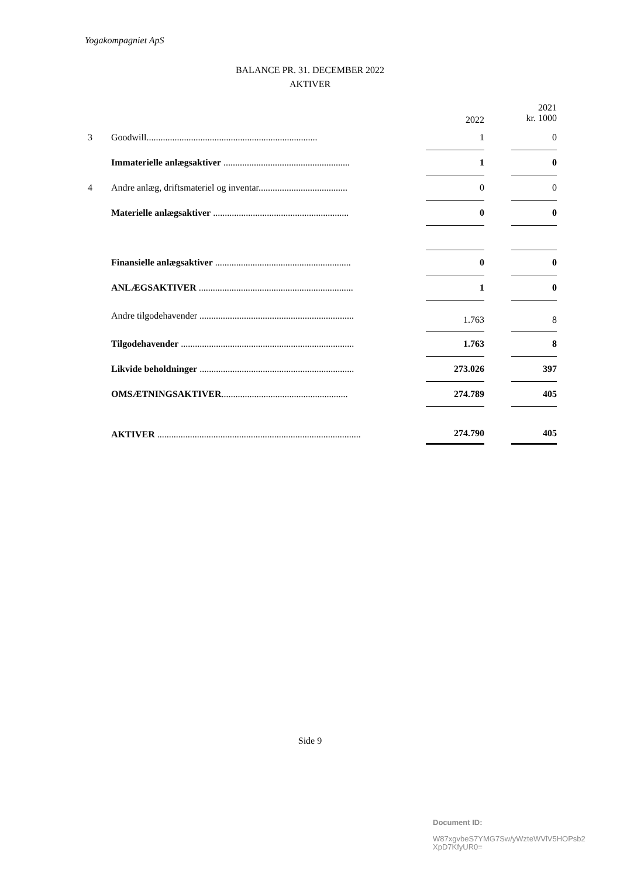Yogakompagniet ApS
BALANCE PR. 31. DECEMBER 2022
AKTIVER
| | | | 2022 | | 2021 kr. 1000 |
| --- | --- | --- | --- | --- | --- |
| 3 | Goodwill......................................................................... | | 1 | | 0 |
| | Immaterielle anlægsaktiver ...................................................... | | 1 | | 0 |
| 4 | Andre anlæg, driftsmateriel og inventar...................................... | | 0 | | 0 |
| | Materielle anlægsaktiver .......................................................... | | 0 | | 0 |
| | Finansielle anlægsaktiver .......................................................... | | 0 | | 0 |
| | ANLÆGSAKTIVER .................................................................. | | 1 | | 0 |
| | Andre tilgodehavender .................................................................. | | 1.763 | | 8 |
| | Tilgodehavender .......................................................................... | | 1.763 | | 8 |
| | Likvide beholdninger .................................................................. | | 273.026 | | 397 |
| | OMSÆTNINGSAKTIVER ...................................................... | | 274.789 | | 405 |
| | AKTIVER ....................................................................................... | | 274.790 | | 405 |
Side 9
Document ID:
W87xgvbeS7YMG7Sw/yWzteWVlV5HOPsb2
XpD7KfyUR0=